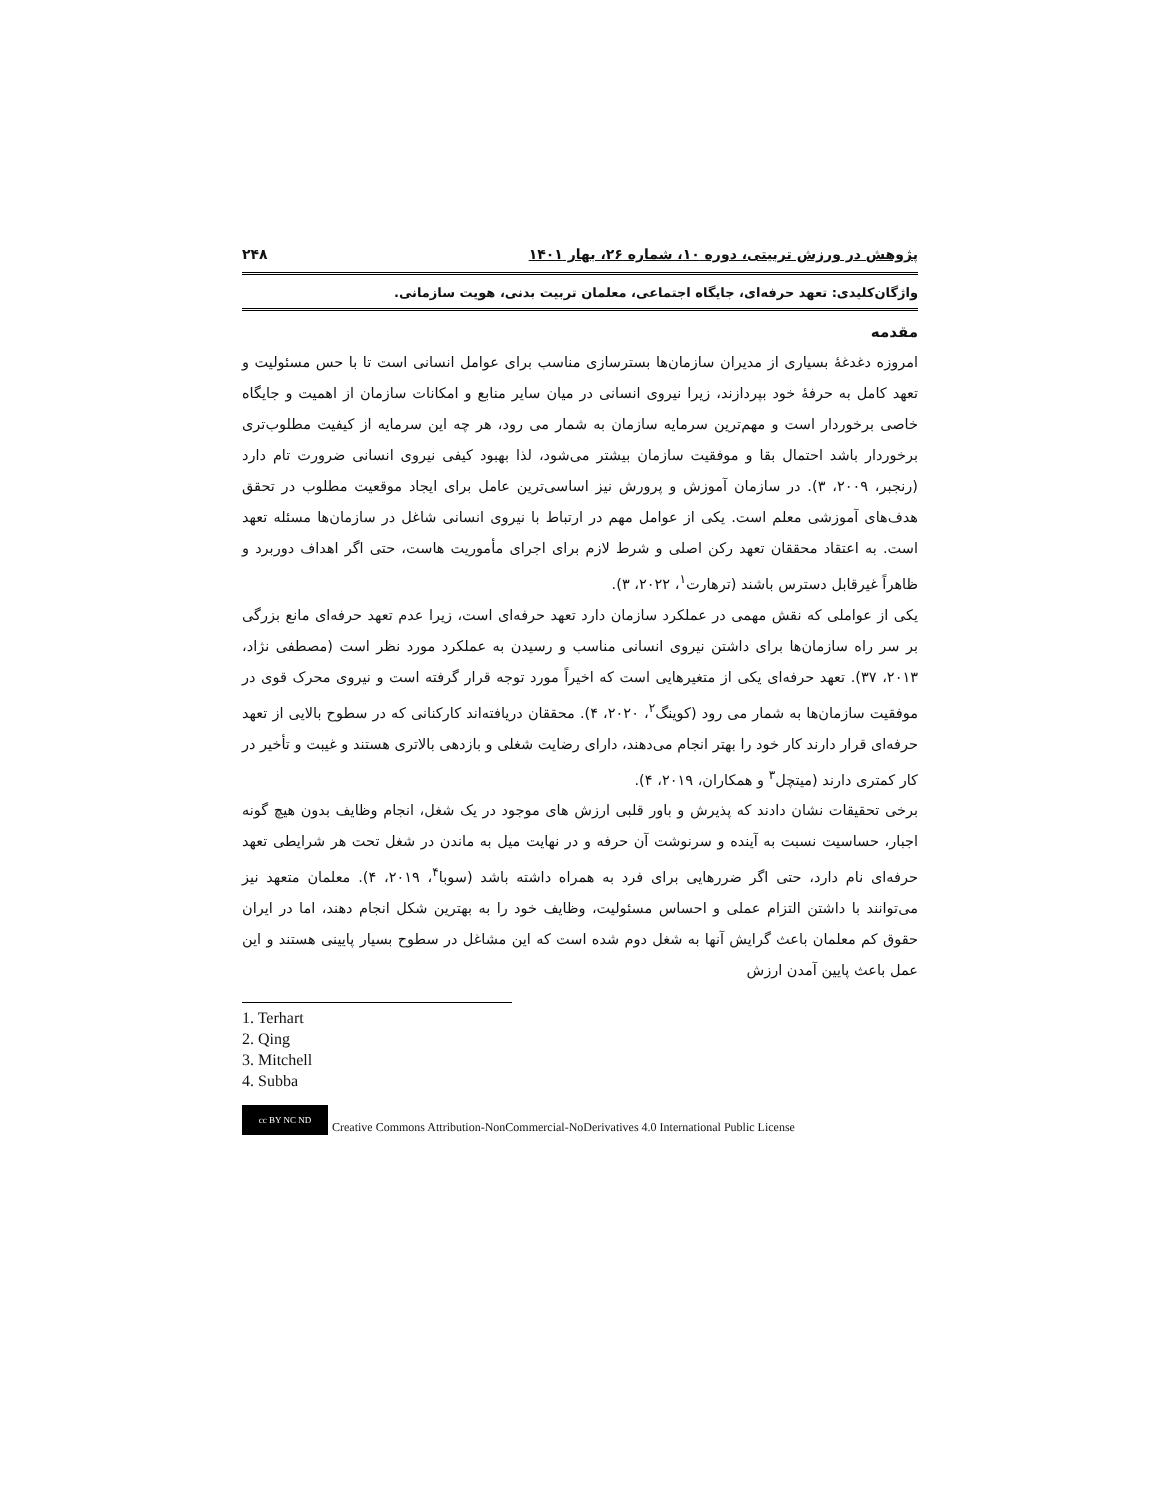پژوهش در ورزش تربیتی، دوره ۱۰، شماره ۲۶، بهار ۱۴۰۱ ۲۴۸
واژگان‌کلیدی: تعهد حرفه‌ای، جایگاه اجتماعی، معلمان تربیت بدنی، هویت سازمانی.
مقدمه
امروزه دغدغهٔ بسیاری از مدیران سازمان‌ها بسترسازی مناسب برای عوامل انسانی است تا با حس مسئولیت و تعهد کامل به حرفهٔ خود بپردازند، زیرا نیروی انسانی در میان سایر منابع و امکانات سازمان از اهمیت و جایگاه خاصی برخوردار است و مهم‌ترین سرمایه سازمان به شمار می رود، هر چه این سرمایه از کیفیت مطلوب‌تری برخوردار باشد احتمال بقا و موفقیت سازمان بیشتر می‌شود، لذا بهبود کیفی نیروی انسانی ضرورت تام دارد (رنجبر، ۲۰۰۹، ۳). در سازمان آموزش و پرورش نیز اساسی‌ترین عامل برای ایجاد موقعیت مطلوب در تحقق هدف‌های آموزشی معلم است. یکی از عوامل مهم در ارتباط با نیروی انسانی شاغل در سازمان‌ها مسئله تعهد است. به اعتقاد محققان تعهد رکن اصلی و شرط لازم برای اجرای مأموریت هاست، حتی اگر اهداف دوربرد و ظاهراً غیرقابل دسترس باشند (ترهارت<sup>۱</sup>، ۲۰۲۲، ۳).
یکی از عواملی که نقش مهمی در عملکرد سازمان دارد تعهد حرفه‌ای است، زیرا عدم تعهد حرفه‌ای مانع بزرگی بر سر راه سازمان‌ها برای داشتن نیروی انسانی مناسب و رسیدن به عملکرد مورد نظر است (مصطفی نژاد، ۲۰۱۳، ۳۷). تعهد حرفه‌ای یکی از متغیرهایی است که اخیراً مورد توجه قرار گرفته است و نیروی محرک قوی در موفقیت سازمان‌ها به شمار می رود (کوینگ<sup>۲</sup>، ۲۰۲۰، ۴). محققان دریافته‌اند کارکنانی که در سطوح بالایی از تعهد حرفه‌ای قرار دارند کار خود را بهتر انجام می‌دهند، دارای رضایت شغلی و بازدهی بالاتری هستند و غیبت و تأخیر در کار کمتری دارند (میتچل<sup>۳</sup> و همکاران، ۲۰۱۹، ۴).
برخی تحقیقات نشان دادند که پذیرش و باور قلبی ارزش های موجود در یک شغل، انجام وظایف بدون هیچ گونه اجبار، حساسیت نسبت به آینده و سرنوشت آن حرفه و در نهایت میل به ماندن در شغل تحت هر شرایطی تعهد حرفه‌ای نام دارد، حتی اگر ضررهایی برای فرد به همراه داشته باشد (سوبا<sup>۴</sup>، ۲۰۱۹، ۴). معلمان متعهد نیز می‌توانند با داشتن التزام عملی و احساس مسئولیت، وظایف خود را به بهترین شکل انجام دهند، اما در ایران حقوق کم معلمان باعث گرایش آنها به شغل دوم شده است که این مشاغل در سطوح بسیار پایینی هستند و این عمل باعث پایین آمدن ارزش
1. Terhart
2. Qing
3. Mitchell
4. Subba
cc BY NC ND Creative Commons Attribution-NonCommercial-NoDerivatives 4.0 International Public License